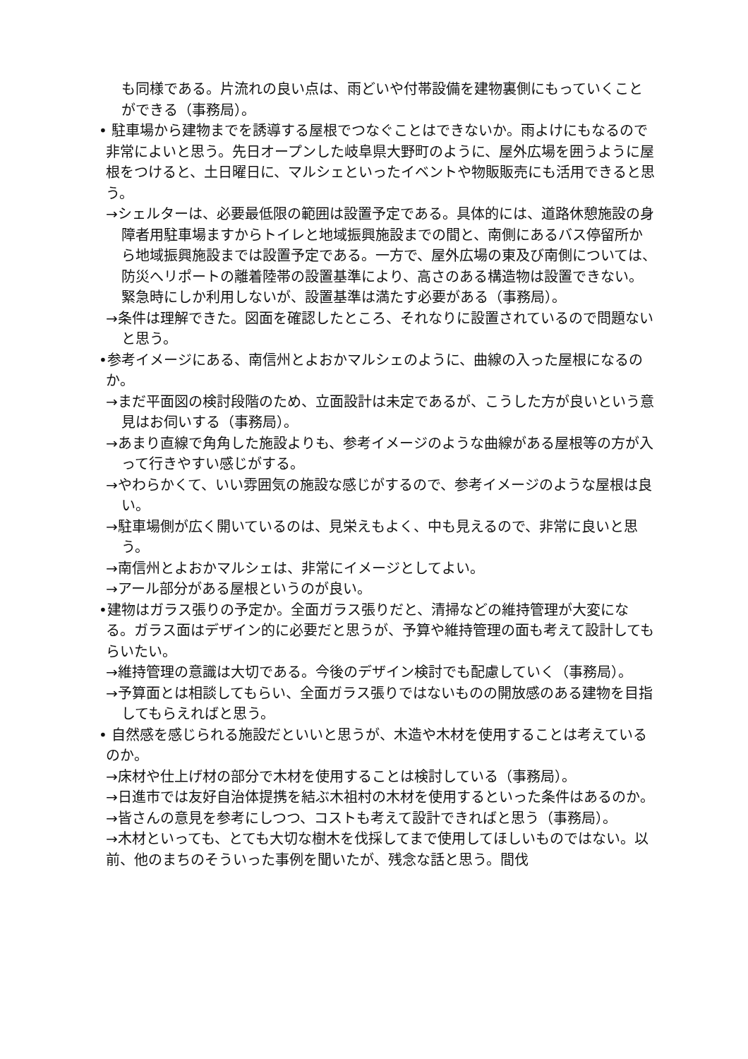も同様である。片流れの良い点は、雨どいや付帯設備を建物裏側にもっていくことができる（事務局）。
• 駐車場から建物までを誘導する屋根でつなぐことはできないか。雨よけにもなるので非常によいと思う。先日オープンした岐阜県大野町のように、屋外広場を囲うように屋根をつけると、土日曜日に、マルシェといったイベントや物販販売にも活用できると思う。
→シェルターは、必要最低限の範囲は設置予定である。具体的には、道路休憩施設の身障者用駐車場ますからトイレと地域振興施設までの間と、南側にあるバス停留所から地域振興施設までは設置予定である。一方で、屋外広場の東及び南側については、防災へリポートの離着陸帯の設置基準により、高さのある構造物は設置できない。緊急時にしか利用しないが、設置基準は満たす必要がある（事務局）。
→条件は理解できた。図面を確認したところ、それなりに設置されているので問題ないと思う。
•参考イメージにある、南信州とよおかマルシェのように、曲線の入った屋根になるのか。
→まだ平面図の検討段階のため、立面設計は未定であるが、こうした方が良いという意見はお伺いする（事務局）。
→あまり直線で角角した施設よりも、参考イメージのような曲線がある屋根等の方が入って行きやすい感じがする。
→やわらかくて、いい雰囲気の施設な感じがするので、参考イメージのような屋根は良い。
→駐車場側が広く開いているのは、見栄えもよく、中も見えるので、非常に良いと思う。
→南信州とよおかマルシェは、非常にイメージとしてよい。
→アール部分がある屋根というのが良い。
•建物はガラス張りの予定か。全面ガラス張りだと、清掃などの維持管理が大変になる。ガラス面はデザイン的に必要だと思うが、予算や維持管理の面も考えて設計してもらいたい。
→維持管理の意識は大切である。今後のデザイン検討でも配慮していく（事務局）。
→予算面とは相談してもらい、全面ガラス張りではないものの開放感のある建物を目指してもらえればと思う。
• 自然感を感じられる施設だといいと思うが、木造や木材を使用することは考えているのか。
→床材や仕上げ材の部分で木材を使用することは検討している（事務局）。
→日進市では友好自治体提携を結ぶ木祖村の木材を使用するといった条件はあるのか。
→皆さんの意見を参考にしつつ、コストも考えて設計できればと思う（事務局）。
→木材といっても、とても大切な樹木を伐採してまで使用してほしいものではない。以前、他のまちのそういった事例を聞いたが、残念な話と思う。間伐